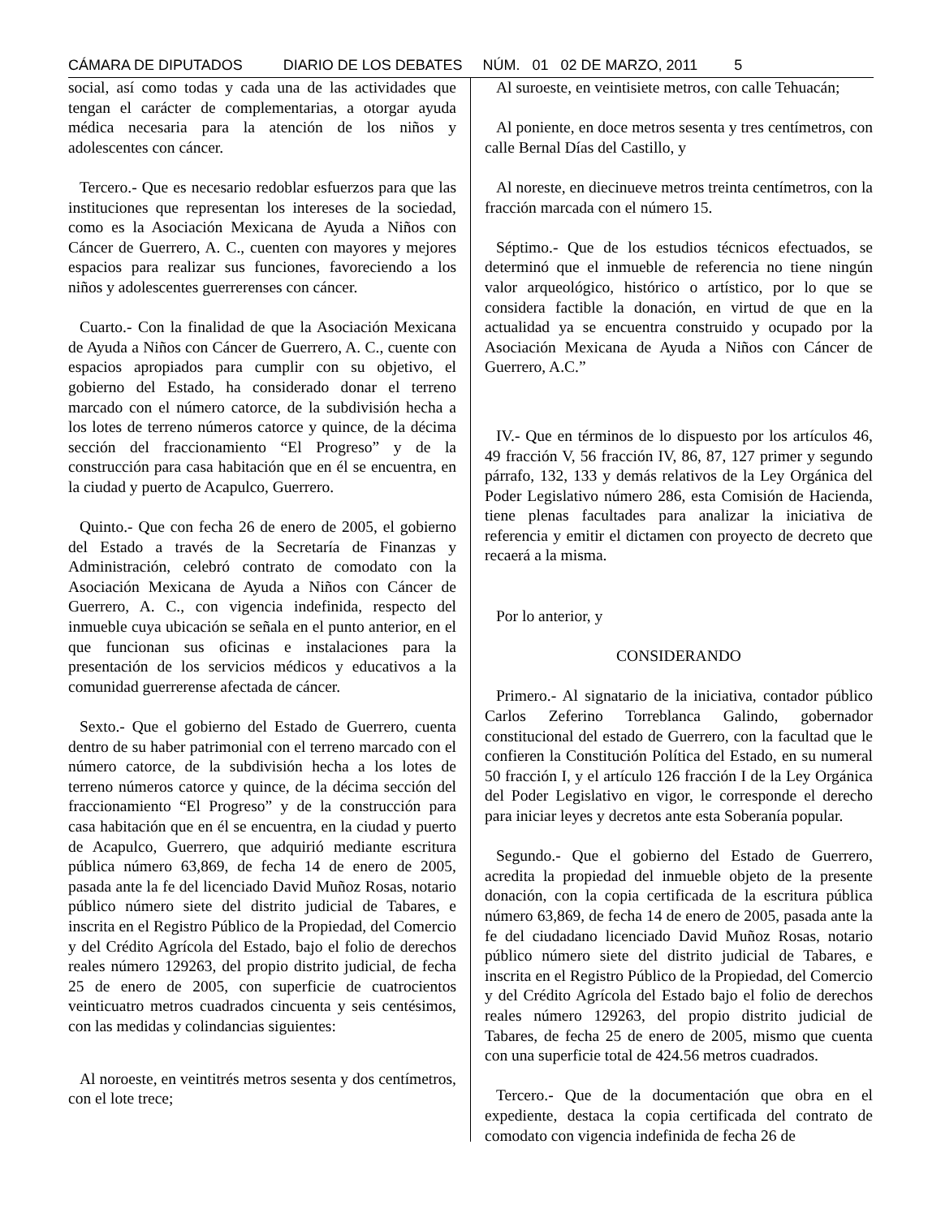CÁMARA DE DIPUTADOS DIARIO DE LOS DEBATES NÚM. 01 02 DE MARZO, 2011 5
social, así como todas y cada una de las actividades que tengan el carácter de complementarias, a otorgar ayuda médica necesaria para la atención de los niños y adolescentes con cáncer.
Tercero.- Que es necesario redoblar esfuerzos para que las instituciones que representan los intereses de la sociedad, como es la Asociación Mexicana de Ayuda a Niños con Cáncer de Guerrero, A. C., cuenten con mayores y mejores espacios para realizar sus funciones, favoreciendo a los niños y adolescentes guerrerenses con cáncer.
Cuarto.- Con la finalidad de que la Asociación Mexicana de Ayuda a Niños con Cáncer de Guerrero, A. C., cuente con espacios apropiados para cumplir con su objetivo, el gobierno del Estado, ha considerado donar el terreno marcado con el número catorce, de la subdivisión hecha a los lotes de terreno números catorce y quince, de la décima sección del fraccionamiento “El Progreso” y de la construcción para casa habitación que en él se encuentra, en la ciudad y puerto de Acapulco, Guerrero.
Quinto.- Que con fecha 26 de enero de 2005, el gobierno del Estado a través de la Secretaría de Finanzas y Administración, celebró contrato de comodato con la Asociación Mexicana de Ayuda a Niños con Cáncer de Guerrero, A. C., con vigencia indefinida, respecto del inmueble cuya ubicación se señala en el punto anterior, en el que funcionan sus oficinas e instalaciones para la presentación de los servicios médicos y educativos a la comunidad guerrerense afectada de cáncer.
Sexto.- Que el gobierno del Estado de Guerrero, cuenta dentro de su haber patrimonial con el terreno marcado con el número catorce, de la subdivisión hecha a los lotes de terreno números catorce y quince, de la décima sección del fraccionamiento “El Progreso” y de la construcción para casa habitación que en él se encuentra, en la ciudad y puerto de Acapulco, Guerrero, que adquirió mediante escritura pública número 63,869, de fecha 14 de enero de 2005, pasada ante la fe del licenciado David Muñoz Rosas, notario público número siete del distrito judicial de Tabares, e inscrita en el Registro Público de la Propiedad, del Comercio y del Crédito Agrícola del Estado, bajo el folio de derechos reales número 129263, del propio distrito judicial, de fecha 25 de enero de 2005, con superficie de cuatrocientos veinticuatro metros cuadrados cincuenta y seis centésimos, con las medidas y colindancias siguientes:
Al noroeste, en veintitrés metros sesenta y dos centímetros, con el lote trece;
Al suroeste, en veintisiete metros, con calle Tehuacán;
Al poniente, en doce metros sesenta y tres centímetros, con calle Bernal Días del Castillo, y
Al noreste, en diecinueve metros treinta centímetros, con la fracción marcada con el número 15.
Séptimo.- Que de los estudios técnicos efectuados, se determinó que el inmueble de referencia no tiene ningún valor arqueológico, histórico o artístico, por lo que se considera factible la donación, en virtud de que en la actualidad ya se encuentra construido y ocupado por la Asociación Mexicana de Ayuda a Niños con Cáncer de Guerrero, A.C.”
IV.- Que en términos de lo dispuesto por los artículos 46, 49 fracción V, 56 fracción IV, 86, 87, 127 primer y segundo párrafo, 132, 133 y demás relativos de la Ley Orgánica del Poder Legislativo número 286, esta Comisión de Hacienda, tiene plenas facultades para analizar la iniciativa de referencia y emitir el dictamen con proyecto de decreto que recaerá a la misma.
Por lo anterior, y
CONSIDERANDO
Primero.- Al signatario de la iniciativa, contador público Carlos Zeferino Torreblanca Galindo, gobernador constitucional del estado de Guerrero, con la facultad que le confieren la Constitución Política del Estado, en su numeral 50 fracción I, y el artículo 126 fracción I de la Ley Orgánica del Poder Legislativo en vigor, le corresponde el derecho para iniciar leyes y decretos ante esta Soberanía popular.
Segundo.- Que el gobierno del Estado de Guerrero, acredita la propiedad del inmueble objeto de la presente donación, con la copia certificada de la escritura pública número 63,869, de fecha 14 de enero de 2005, pasada ante la fe del ciudadano licenciado David Muñoz Rosas, notario público número siete del distrito judicial de Tabares, e inscrita en el Registro Público de la Propiedad, del Comercio y del Crédito Agrícola del Estado bajo el folio de derechos reales número 129263, del propio distrito judicial de Tabares, de fecha 25 de enero de 2005, mismo que cuenta con una superficie total de 424.56 metros cuadrados.
Tercero.- Que de la documentación que obra en el expediente, destaca la copia certificada del contrato de comodato con vigencia indefinida de fecha 26 de